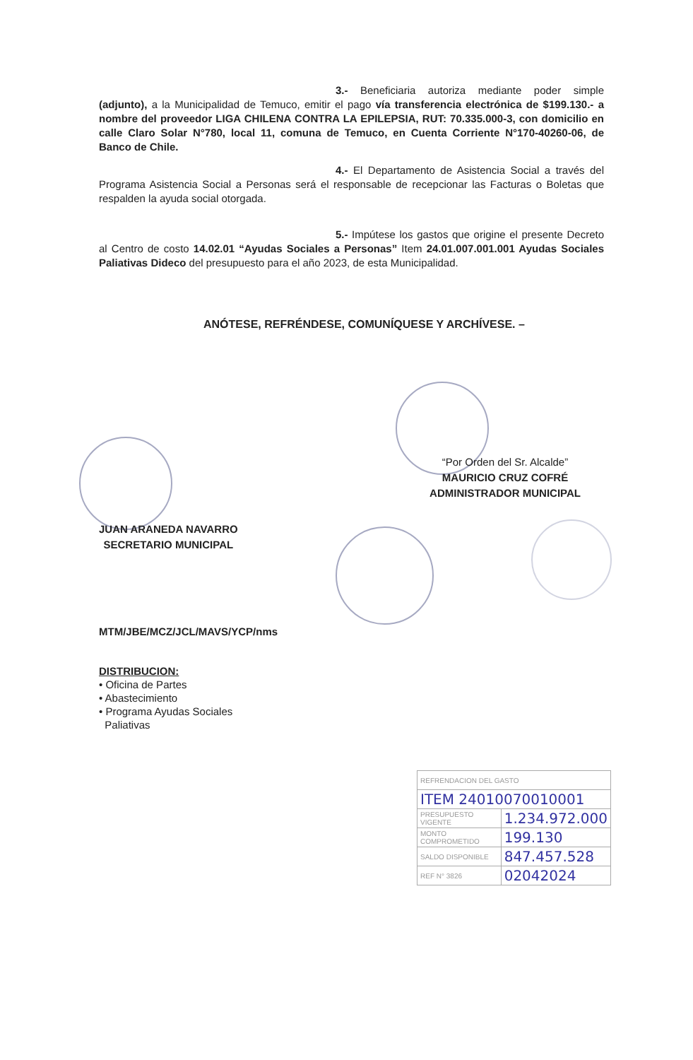3.- Beneficiaria autoriza mediante poder simple (adjunto), a la Municipalidad de Temuco, emitir el pago vía transferencia electrónica de $199.130.- a nombre del proveedor LIGA CHILENA CONTRA LA EPILEPSIA, RUT: 70.335.000-3, con domicilio en calle Claro Solar N°780, local 11, comuna de Temuco, en Cuenta Corriente N°170-40260-06, de Banco de Chile.
4.- El Departamento de Asistencia Social a través del Programa Asistencia Social a Personas será el responsable de recepcionar las Facturas o Boletas que respalden la ayuda social otorgada.
5.- Impútese los gastos que origine el presente Decreto al Centro de costo 14.02.01 “Ayudas Sociales a Personas” Item 24.01.007.001.001 Ayudas Sociales Paliativas Dideco del presupuesto para el año 2023, de esta Municipalidad.
ANÓTESE, REFRÉNDESE, COMUNÍQUESE Y ARCHÍVESE. –
“Por Orden del Sr. Alcalde”
MAURICIO CRUZ COFRÉ
ADMINISTRADOR MUNICIPAL
JUAN ARANEDA NAVARRO
SECRETARIO MUNICIPAL
MTM/JBE/MCZ/JCL/MAVS/YCP/nms
DISTRIBUCION:
• Oficina de Partes
• Abastecimiento
• Programa Ayudas Sociales
Paliativas
| REFRENDACION DEL GASTO | |
| ITEM 24010070010001 | |
| PRESUPUESTO VIGENTE | 1.234.972.000 |
| MONTO COMPROMETIDO | 199.130 |
| SALDO DISPONIBLE | 847.457.528 |
| REF N° 3826 | 02042024 |